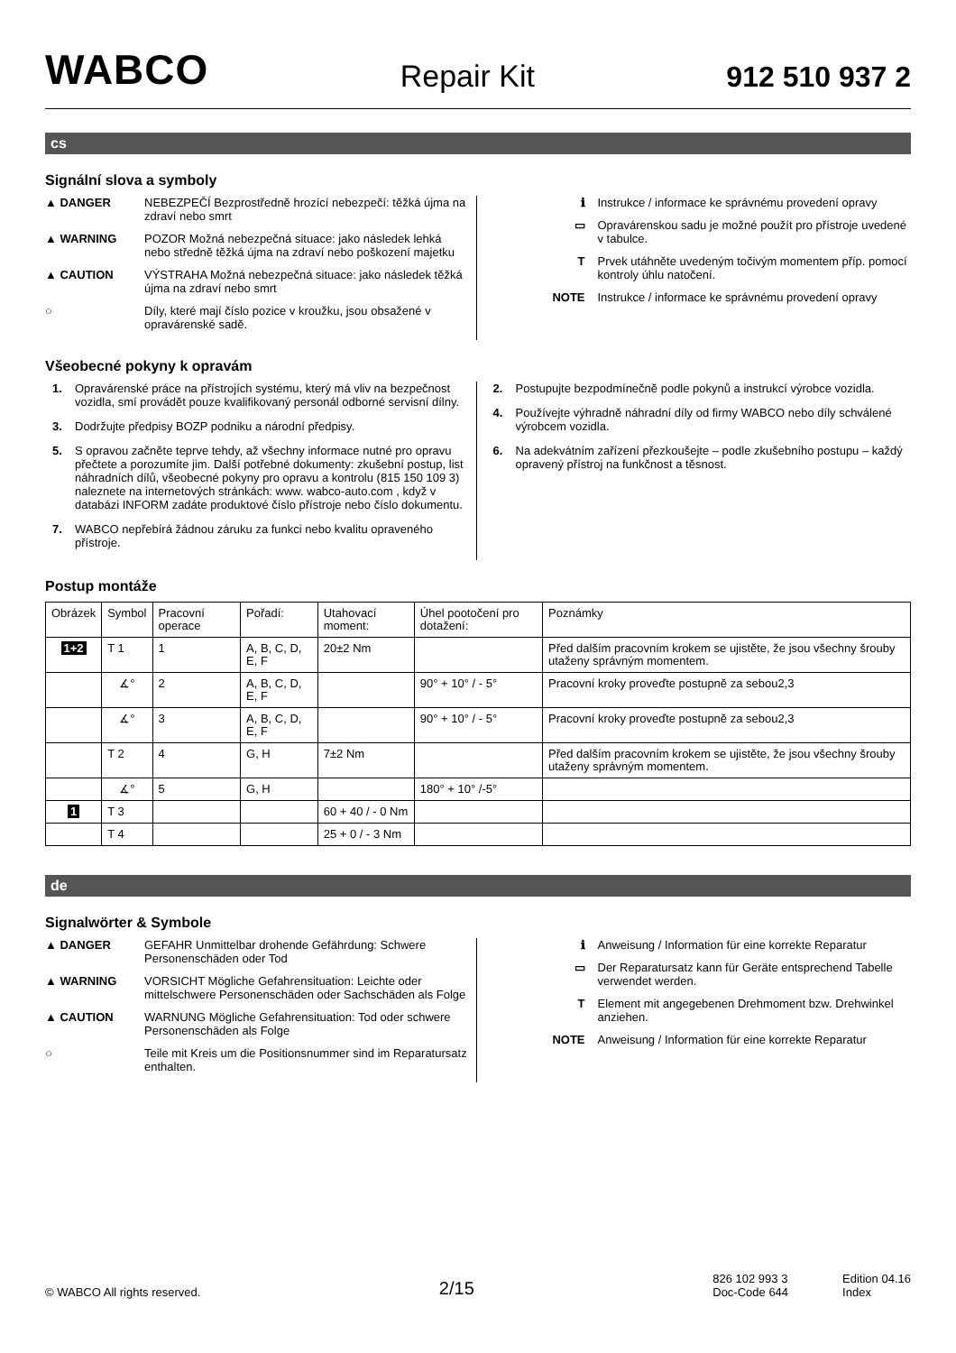WABCO
Repair Kit
912 510 937 2
cs
Signální slova a symboly
▲ DANGER NEBEZPEČÍ Bezprostředně hrozící nebezpečí: těžká újma na zdraví nebo smrt
▲ WARNING POZOR Možná nebezpečná situace: jako následek lehká nebo středně těžká újma na zdraví nebo poškození majetku
▲ CAUTION VÝSTRAHA Možná nebezpečná situace: jako následek těžká újma na zdraví nebo smrt
○ Díly, které mají číslo pozice v kroužku, jsou obsažené v opravárenské sadě.
ℹ Instrukce / informace ke správnému provedení opravy
▭ Opravárenskou sadu je možné použít pro přístroje uvedené v tabulce.
T Prvek utáhněte uvedeným točivým momentem příp. pomocí kontroly úhlu natočení.
NOTE Instrukce / informace ke správnému provedení opravy
Všeobecné pokyny k opravám
1. Opravárenské práce na přístrojích systému, který má vliv na bezpečnost vozidla, smí provádět pouze kvalifikovaný personál odborné servisní dílny.
3. Dodržujte předpisy BOZP podniku a národní předpisy.
5. S opravou začněte teprve tehdy, až všechny informace nutné pro opravu přečtete a porozumíte jim. Další potřebné dokumenty: zkušební postup, list náhradních dílů, všeobecné pokyny pro opravu a kontrolu (815 150 109 3) naleznete na internetových stránkách: www. wabco-auto.com , když v databázi INFORM zadáte produktové číslo přístroje nebo číslo dokumentu.
7. WABCO nepřebírá žádnou záruku za funkci nebo kvalitu opraveného přístroje.
2. Postupujte bezpodmínečně podle pokynů a instrukcí výrobce vozidla.
4. Používejte výhradně náhradní díly od firmy WABCO nebo díly schválené výrobcem vozidla.
6. Na adekvátním zařízení přezkoušejte – podle zkušebního postupu – každý opravený přístroj na funkčnost a těsnost.
Postup montáže
| Obrázek | Symbol | Pracovní operace | Pořadí: | Utahovací moment: | Úhel pootočení pro dotažení: | Poznámky |
| 1+2 | T 1 | 1 | A, B, C, D, E, F | 20±2 Nm | | Před dalším pracovním krokem se ujistěte, že jsou všechny šrouby utaženy správným momentem. |
| | ∡° | 2 | A, B, C, D, E, F | | 90° + 10° / - 5° | Pracovní kroky proveďte postupně za sebou2,3 |
| | ∡° | 3 | A, B, C, D, E, F | | 90° + 10° / - 5° | Pracovní kroky proveďte postupně za sebou2,3 |
| | T 2 | 4 | G, H | 7±2 Nm | | Před dalším pracovním krokem se ujistěte, že jsou všechny šrouby utaženy správným momentem. |
| | ∡° | 5 | G, H | | 180° + 10° /-5° | |
| 1 | T 3 | | | 60 + 40 / - 0 Nm | | |
| | T 4 | | | 25 + 0 / - 3 Nm | | |
de
Signalwörter & Symbole
▲ DANGER GEFAHR Unmittelbar drohende Gefährdung: Schwere Personenschäden oder Tod
▲ WARNING VORSICHT Mögliche Gefahrensituation: Leichte oder mittelschwere Personenschäden oder Sachschäden als Folge
▲ CAUTION WARNUNG Mögliche Gefahrensituation: Tod oder schwere Personenschäden als Folge
○ Teile mit Kreis um die Positionsnummer sind im Reparatursatz enthalten.
ℹ Anweisung / Information für eine korrekte Reparatur
▭ Der Reparatursatz kann für Geräte entsprechend Tabelle verwendet werden.
T Element mit angegebenen Drehmoment bzw. Drehwinkel anziehen.
NOTE Anweisung / Information für eine korrekte Reparatur
© WABCO All rights reserved. 2/15 826 102 993 3
Doc-Code 644 Edition 04.16
Index